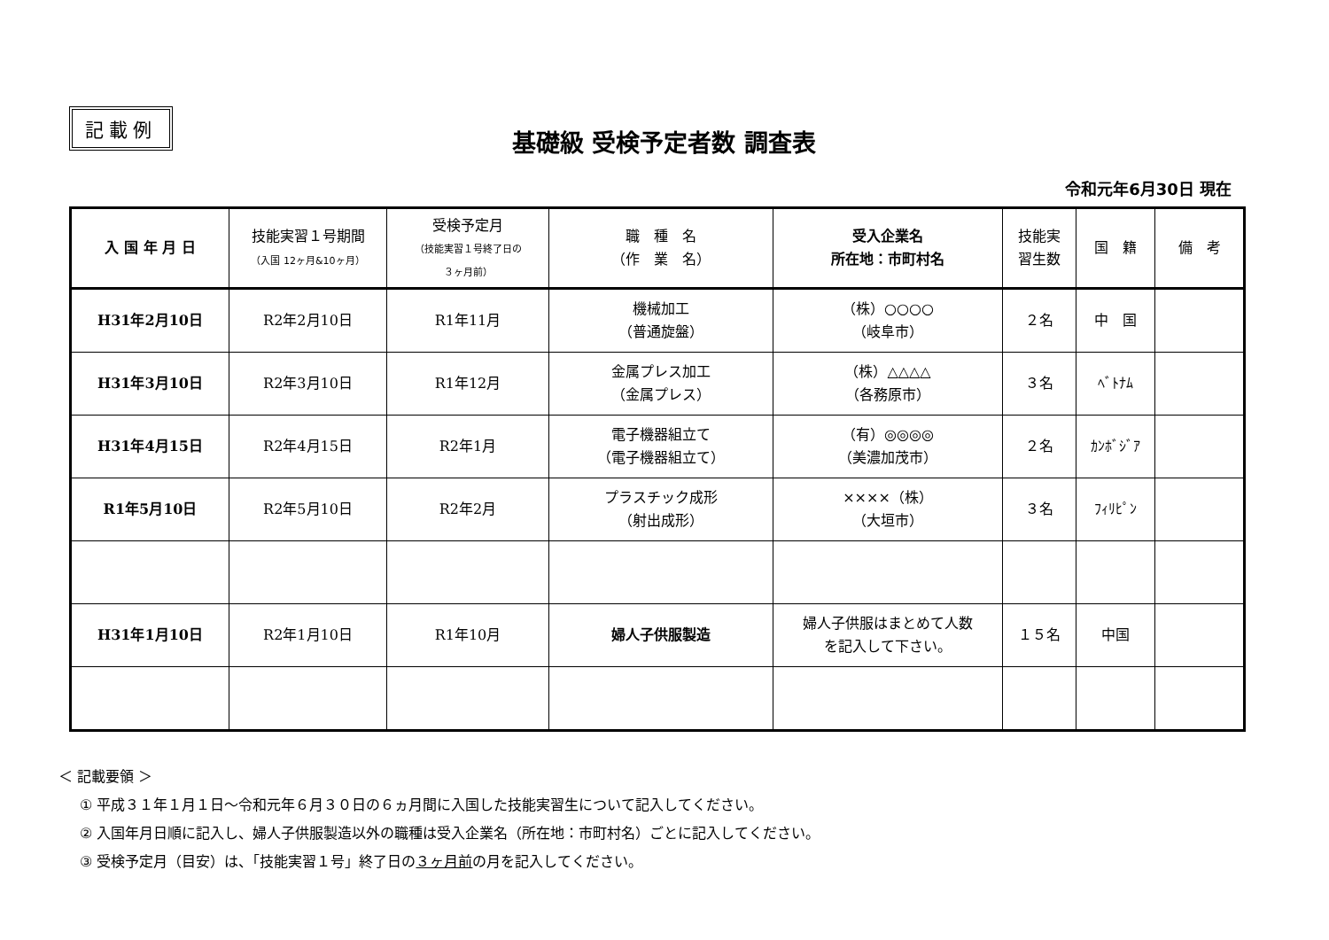記載例
基礎級 受検予定者数 調査表
令和元年6月30日 現在
| 入 国 年 月 日 | 技能実習１号期間 （入国 12ヶ月&10ヶ月） | 受検予定月 （技能実習１号終了日の ３ヶ月前） | 職 種 名 （作 業 名） | 受入企業名 所在地：市町村名 | 技能実 習生数 | 国 籍 | 備 考 |
| --- | --- | --- | --- | --- | --- | --- | --- |
| H31年2月10日 | R2年2月10日 | R1年11月 | 機械加工 （普通旋盤） | （株）○○○○ （岐阜市） | ２名 | 中 国 | |
| H31年3月10日 | R2年3月10日 | R1年12月 | 金属プレス加工 （金属プレス） | （株）△△△△ （各務原市） | ３名 | ﾍﾞﾄﾅﾑ | |
| H31年4月15日 | R2年4月15日 | R2年1月 | 電子機器組立て （電子機器組立て） | （有）◎◎◎◎ （美濃加茂市） | ２名 | ｶﾝﾎﾞｼﾞｱ | |
| R1年5月10日 | R2年5月10日 | R2年2月 | プラスチック成形 （射出成形） | ××××（株） （大垣市） | ３名 | ﾌｨﾘﾋﾟﾝ | |
| H31年1月10日 | R2年1月10日 | R1年10月 | 婦人子供服製造 | 婦人子供服はまとめて人数 を記入して下さい。 | １５名 | 中国 | |
＜ 記載要領 ＞
① 平成３１年１月１日～令和元年６月３０日の６ヵ月間に入国した技能実習生について記入してください。
② 入国年月日順に記入し、婦人子供服製造以外の職種は受入企業名（所在地：市町村名）ごとに記入してください。
③ 受検予定月（目安）は、「技能実習１号」終了日の３ヶ月前の月を記入してください。